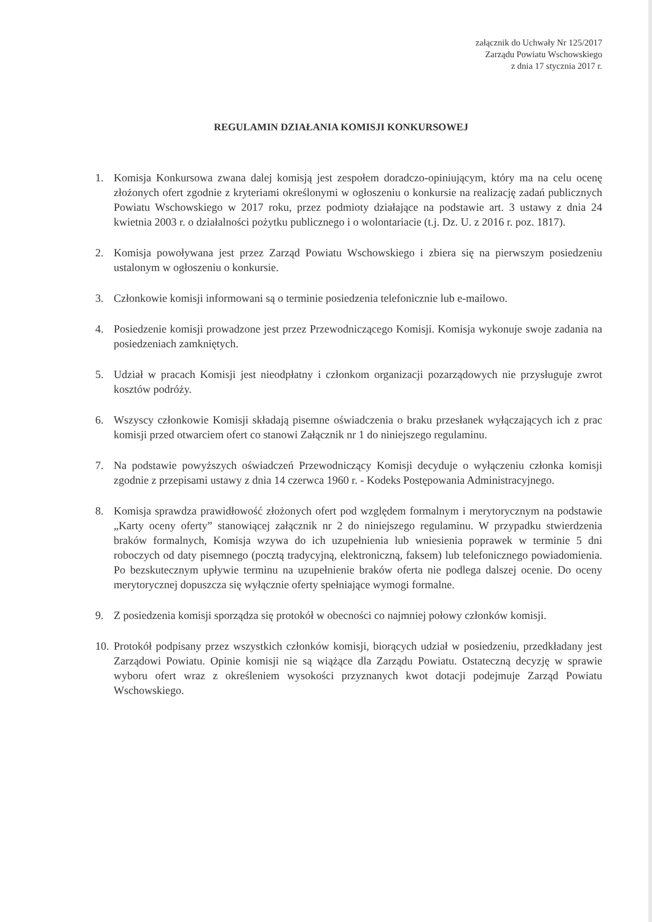załącznik do Uchwały Nr 125/2017
Zarządu Powiatu Wschowskiego
z dnia 17 stycznia 2017 r.
REGULAMIN DZIAŁANIA KOMISJI KONKURSOWEJ
1. Komisja Konkursowa zwana dalej komisją jest zespołem doradczo-opiniującym, który ma na celu ocenę złożonych ofert zgodnie z kryteriami określonymi w ogłoszeniu o konkursie na realizację zadań publicznych Powiatu Wschowskiego w 2017 roku, przez podmioty działające na podstawie art. 3 ustawy z dnia 24 kwietnia 2003 r. o działalności pożytku publicznego i o wolontariacie (t.j. Dz. U. z 2016 r. poz. 1817).
2. Komisja powoływana jest przez Zarząd Powiatu Wschowskiego i zbiera się na pierwszym posiedzeniu ustalonym w ogłoszeniu o konkursie.
3. Członkowie komisji informowani są o terminie posiedzenia telefonicznie lub e-mailowo.
4. Posiedzenie komisji prowadzone jest przez Przewodniczącego Komisji. Komisja wykonuje swoje zadania na posiedzeniach zamkniętych.
5. Udział w pracach Komisji jest nieodpłatny i członkom organizacji pozarządowych nie przysługuje zwrot kosztów podróży.
6. Wszyscy członkowie Komisji składają pisemne oświadczenia o braku przesłanek wyłączających ich z prac komisji przed otwarciem ofert co stanowi Załącznik nr 1 do niniejszego regulaminu.
7. Na podstawie powyższych oświadczeń Przewodniczący Komisji decyduje o wyłączeniu członka komisji zgodnie z przepisami ustawy z dnia 14 czerwca 1960 r. - Kodeks Postępowania Administracyjnego.
8. Komisja sprawdza prawidłowość złożonych ofert pod względem formalnym i merytorycznym na podstawie „Karty oceny oferty” stanowiącej załącznik nr 2 do niniejszego regulaminu. W przypadku stwierdzenia braków formalnych, Komisja wzywa do ich uzupełnienia lub wniesienia poprawek w terminie 5 dni roboczych od daty pisemnego (pocztą tradycyjną, elektroniczną, faksem) lub telefonicznego powiadomienia. Po bezskutecznym upływie terminu na uzupełnienie braków oferta nie podlega dalszej ocenie. Do oceny merytorycznej dopuszcza się wyłącznie oferty spełniające wymogi formalne.
9. Z posiedzenia komisji sporządza się protokół w obecności co najmniej połowy członków komisji.
10. Protokół podpisany przez wszystkich członków komisji, biorących udział w posiedzeniu, przedkładany jest Zarządowi Powiatu. Opinie komisji nie są wiążące dla Zarządu Powiatu. Ostateczną decyzję w sprawie wyboru ofert wraz z określeniem wysokości przyznanych kwot dotacji podejmuje Zarząd Powiatu Wschowskiego.